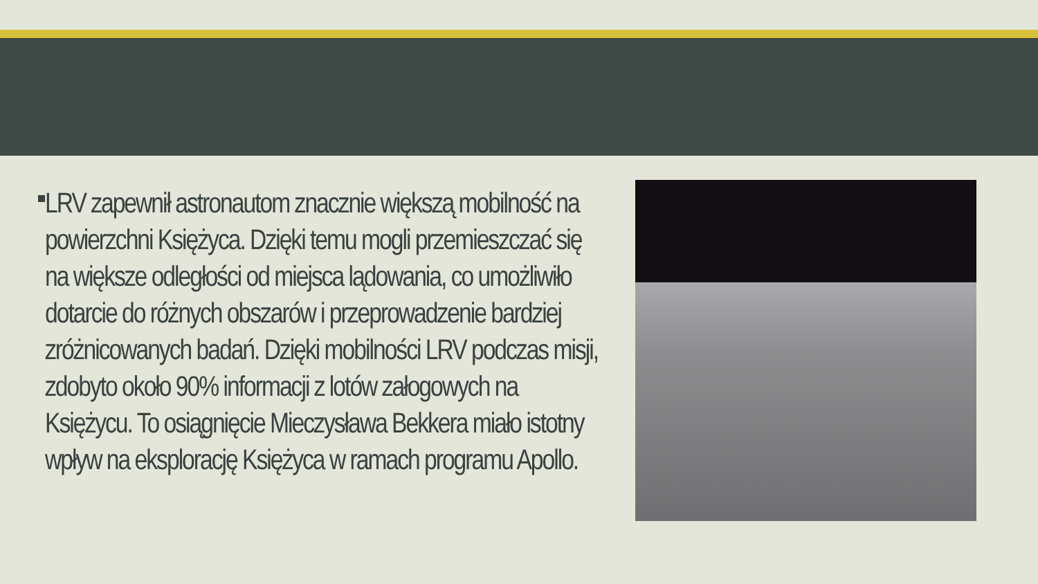LRV zapewnił astronautom znacznie większą mobilność na powierzchni Księżyca. Dzięki temu mogli przemieszczać się na większe odległości od miejsca lądowania, co umożliwiło dotarcie do różnych obszarów i przeprowadzenie bardziej zróżnicowanych badań. Dzięki mobilności LRV podczas misji, zdobyto około 90% informacji z lotów załogowych na Księżycu. To osiągnięcie Mieczysława Bekkera miało istotny wpływ na eksplorację Księżyca w ramach programu Apollo.